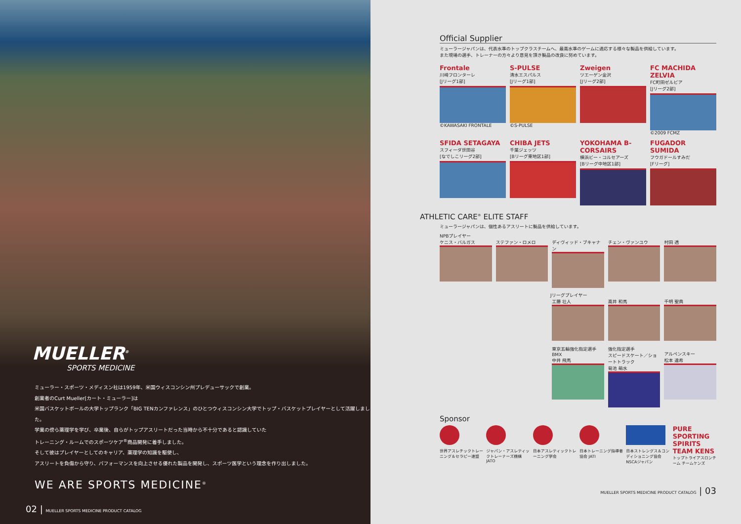MUELLER<sup>®</sup>
SPORTS MEDICINE
ミューラー・スポーツ・メディスン社は1959年、米国ウィスコンシン州プレデューサックで創業。
創業者のCurt Mueller[カート・ミューラー]は
米国バスケットボールの大学トップランク「BIG TENカンファレンス」のひとつウィスコンシン大学でトップ・バスケットプレイヤーとして活躍しました。
学業の傍ら薬理学を学び、卒業後、自らがトップアスリートだった当時から不十分であると認識していた
トレーニング・ルームでのスポーツケア<sup>®</sup>商品開発に着手しました。
そして彼はプレイヤーとしてのキャリア、薬理学の知識を駆使し、
アスリートを負傷から守り、パフォーマンスを向上させる優れた製品を開発し、スポーツ医学という理念を作り出しました。
WE ARE SPORTS MEDICINE<sup>®</sup>
02 | MUELLER SPORTS MEDICINE PRODUCT CATALOG
Official Supplier
ミューラージャパンは、代表水準のトップクラスチームへ、最高水準のゲームに適応する様々な製品を供給しています。
また現場の選手、トレーナーの方々より意見を頂き製品の改良に努めています。
Frontale
川崎フロンターレ
[Jリーグ1部]
©KAWASAKI FRONTALE
S-PULSE
清水エスパルス
[Jリーグ1部]
©S-PULSE
Zweigen
ツエーゲン金沢
[Jリーグ2部]
FC MACHIDA ZELVIA
FC町田ゼルビア
[Jリーグ2部]
©2009 FCMZ
SFIDA SETAGAYA
スフィーダ世田谷
[なでしこリーグ2部]
CHIBA JETS
千葉ジェッツ
[Bリーグ東地区1部]
YOKOHAMA B-CORSAIRS
横浜ビー・コルセアーズ
[Bリーグ中地区1部]
FUGADOR SUMIDA
フウガドールすみだ
[Fリーグ]
ATHLETIC CARE<sup>®</sup> ELITE STAFF
ミューラージャパンは、個性あるアスリートに製品を供給しています。
NPBプレイヤー
ケニス・バルガス
ステファン・ロメロ
ディヴィッド・ブキャナン
チェン・ヴァンユウ
村田 透
Jリーグプレイヤー
工藤 壮人
高井 和馬
千明 聖典
東京五輪強化指定選手
BMX
中井 飛馬
強化指定選手
スピードスケート／ショートトラック
菊池 萌水
アルペンスキー
松本 達希
Sponsor
世界アスレチックトレーニング＆セラピー連盟
ジャパン・アスレティックトレーナーズ機構 JATO
日本アスレティックトレーニング学会
日本トレーニング指導者協会 JATI
日本ストレングス＆コンディショニング協会 NSCAジャパン
PURE SPORTING SPIRITS TEAM KENS
トップトライアスロンチーム チームケンズ
MUELLER SPORTS MEDICINE PRODUCT CATALOG | 03